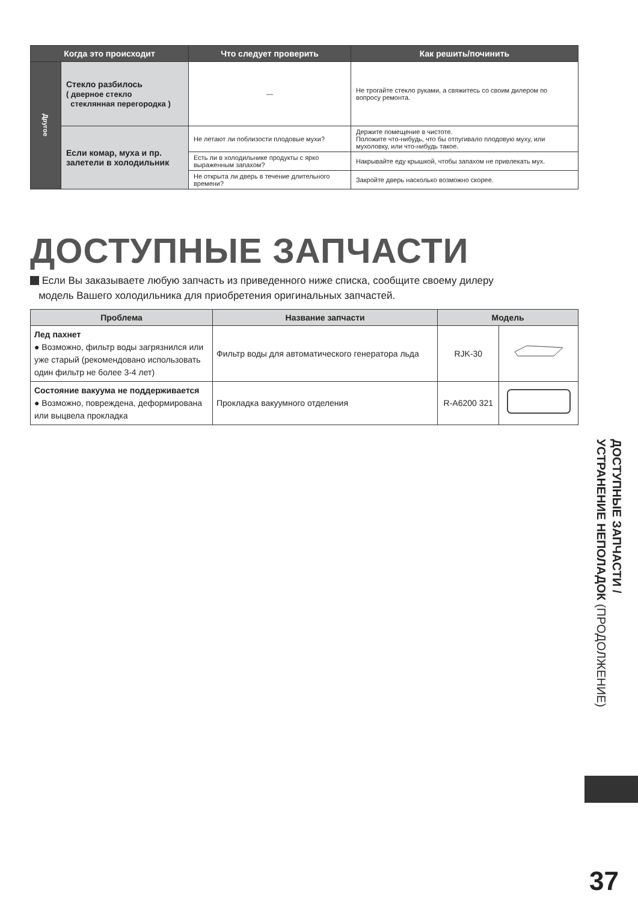| Когда это происходит | | Что следует проверить | Как решить/починить |
| --- | --- | --- | --- |
| Другое | Стекло разбилось ( дверное стекло стеклянная перегородка ) | — | Не трогайте стекло руками, а свяжитесь со своим дилером по вопросу ремонта. |
| | Если комар, муха и пр. залетели в холодильник | Не летают ли поблизости плодовые мухи? | Держите помещение в чистоте. Положите что-нибудь, что бы отпугивало плодовую муху, или мухоловку, или что-нибудь такое. |
| | | Есть ли в холодильнике продукты с ярко выраженным запахом? | Накрывайте еду крышкой, чтобы запахом не привлекать мух. |
| | | Не открыта ли дверь в течение длительного времени? | Закройте дверь насколько возможно скорее. |
ДОСТУПНЫЕ ЗАПЧАСТИ
Если Вы заказываете любую запчасть из приведенного ниже списка, сообщите своему дилеру
модель Вашего холодильника для приобретения оригинальных запчастей.
| Проблема | Название запчасти | Модель | |
| --- | --- | --- | --- |
| Лед пахнет ● Возможно, фильтр воды загрязнился или уже старый (рекомендовано использовать один фильтр не более 3-4 лет) | Фильтр воды для автоматического генератора льда | RJK-30 | |
| Состояние вакуума не поддерживается ● Возможно, повреждена, деформирована или выцвела прокладка | Прокладка вакуумного отделения | R-A6200 321 | |
ДОСТУПНЫЕ ЗАПЧАСТИ /
УСТРАНЕНИЕ НЕПОЛАДОК (ПРОДОЛЖЕНИЕ)
37